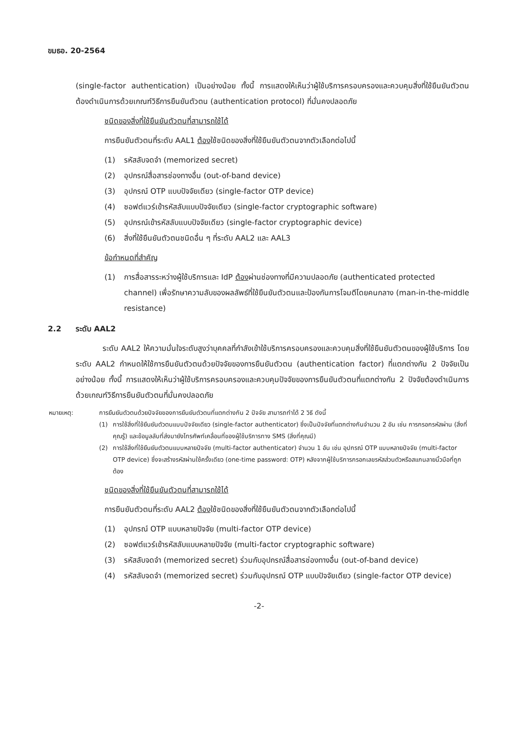ขมธอ. 20-2564
(single-factor authentication) เป็นอย่างน้อย ทั้งนี้ การแสดงให้เห็นว่าผู้ใช้บริการครอบครองและควบคุมสิ่งที่ใช้ยืนยันตัวตนต้องดำเนินการด้วยเกณฑ์วิธีการยืนยันตัวตน (authentication protocol) ที่มั่นคงปลอดภัย
ชนิดของสิ่งที่ใช้ยืนยันตัวตนที่สามารถใช้ได้
การยืนยันตัวตนที่ระดับ AAL1 ต้องใช้ชนิดของสิ่งที่ใช้ยืนยันตัวตนจากตัวเลือกต่อไปนี้
(1) รหัสลับจดจำ (memorized secret)
(2) อุปกรณ์สื่อสารช่องทางอื่น (out-of-band device)
(3) อุปกรณ์ OTP แบบปัจจัยเดียว (single-factor OTP device)
(4) ซอฟต์แวร์เข้ารหัสลับแบบปัจจัยเดียว (single-factor cryptographic software)
(5) อุปกรณ์เข้ารหัสลับแบบปัจจัยเดียว (single-factor cryptographic device)
(6) สิ่งที่ใช้ยืนยันตัวตนชนิดอื่น ๆ ที่ระดับ AAL2 และ AAL3
ข้อกำหนดที่สำคัญ
(1) การสื่อสารระหว่างผู้ใช้บริการและ IdP ต้องผ่านช่องทางที่มีความปลอดภัย (authenticated protected channel) เพื่อรักษาความลับของผลลัพธ์ที่ใช้ยืนยันตัวตนและป้องกันการโจมตีโดยคนกลาง (man-in-the-middle resistance)
2.2 ระดับ AAL2
ระดับ AAL2 ให้ความมั่นใจระดับสูงว่าบุคคลที่กำลังเข้าใช้บริการครอบครองและควบคุมสิ่งที่ใช้ยืนยันตัวตนของผู้ใช้บริการ โดยระดับ AAL2 กำหนดให้ใช้การยืนยันตัวตนด้วยปัจจัยของการยืนยันตัวตน (authentication factor) ที่แตกต่างกัน 2 ปัจจัยเป็นอย่างน้อย ทั้งนี้ การแสดงให้เห็นว่าผู้ใช้บริการครอบครองและควบคุมปัจจัยของการยืนยันตัวตนที่แตกต่างกัน 2 ปัจจัยต้องดำเนินการด้วยเกณฑ์วิธีการยืนยันตัวตนที่มั่นคงปลอดภัย
หมายเหตุ: การยืนยันตัวตนด้วยปัจจัยของการยืนยันตัวตนที่แตกต่างกัน 2 ปัจจัย สามารถทำได้ 2 วิธี ดังนี้
(1) การใช้สิ่งที่ใช้ยืนยันตัวตนแบบปัจจัยเดียว (single-factor authenticator) ซึ่งเป็นปัจจัยที่แตกต่างกันจำนวน 2 อัน เช่น การกรอกรหัสผ่าน (สิ่งที่คุณรู้) และข้อมูลลับที่ส่งมายังโทรศัพท์เคลื่อนที่ของผู้ใช้บริการทาง SMS (สิ่งที่คุณมี)
(2) การใช้สิ่งที่ใช้ยืนยันตัวตนแบบหลายปัจจัย (multi-factor authenticator) จำนวน 1 อัน เช่น อุปกรณ์ OTP แบบหลายปัจจัย (multi-factor OTP device) ซึ่งจะสร้างรหัสผ่านใช้ครั้งเดียว (one-time password: OTP) หลังจากผู้ใช้บริการกรอกเลขรหัสส่วนตัวหรือสแกนลายนิ้วมือที่ถูกต้อง
ชนิดของสิ่งที่ใช้ยืนยันตัวตนที่สามารถใช้ได้
การยืนยันตัวตนที่ระดับ AAL2 ต้องใช้ชนิดของสิ่งที่ใช้ยืนยันตัวตนจากตัวเลือกต่อไปนี้
(1) อุปกรณ์ OTP แบบหลายปัจจัย (multi-factor OTP device)
(2) ซอฟต์แวร์เข้ารหัสลับแบบหลายปัจจัย (multi-factor cryptographic software)
(3) รหัสลับจดจำ (memorized secret) ร่วมกับอุปกรณ์สื่อสารช่องทางอื่น (out-of-band device)
(4) รหัสลับจดจำ (memorized secret) ร่วมกับอุปกรณ์ OTP แบบปัจจัยเดียว (single-factor OTP device)
-2-